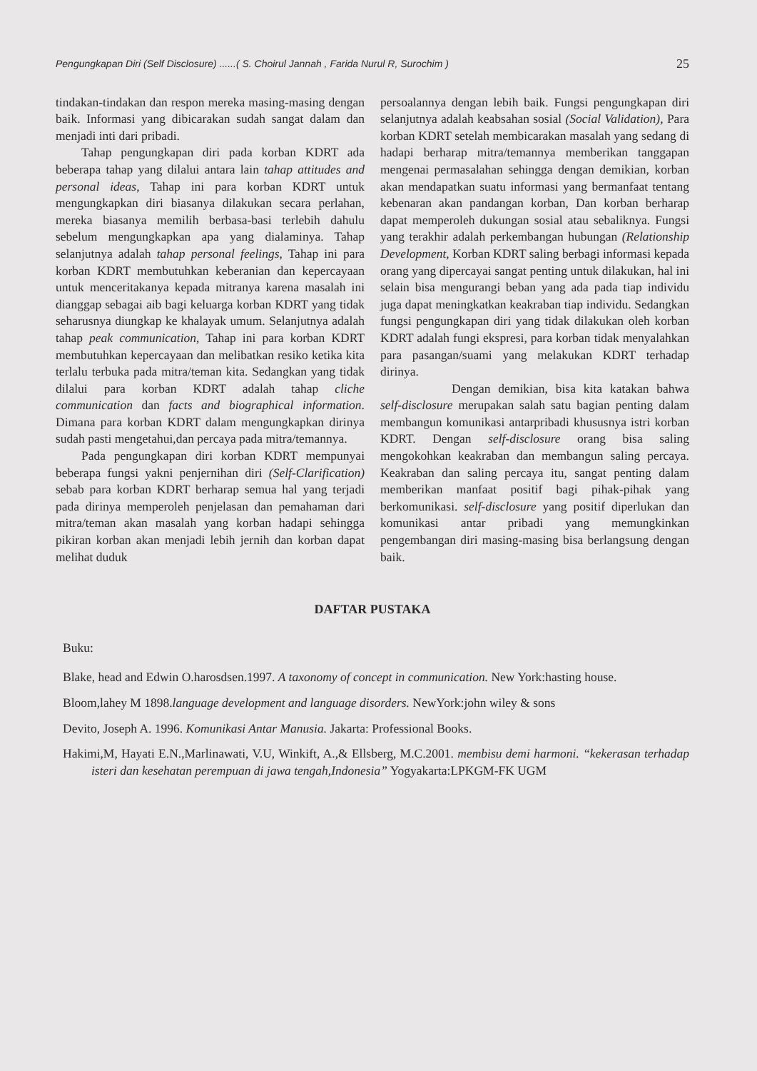Pengungkapan Diri (Self Disclosure) ......( S. Choirul Jannah , Farida Nurul R, Surochim ) 25
tindakan-tindakan dan respon mereka masing-masing dengan baik. Informasi yang dibicarakan sudah sangat dalam dan menjadi inti dari pribadi.
Tahap pengungkapan diri pada korban KDRT ada beberapa tahap yang dilalui antara lain tahap attitudes and personal ideas, Tahap ini para korban KDRT untuk mengungkapkan diri biasanya dilakukan secara perlahan, mereka biasanya memilih berbasa-basi terlebih dahulu sebelum mengungkapkan apa yang dialaminya. Tahap selanjutnya adalah tahap personal feelings, Tahap ini para korban KDRT membutuhkan keberanian dan kepercayaan untuk menceritakanya kepada mitranya karena masalah ini dianggap sebagai aib bagi keluarga korban KDRT yang tidak seharusnya diungkap ke khalayak umum. Selanjutnya adalah tahap peak communication, Tahap ini para korban KDRT membutuhkan kepercayaan dan melibatkan resiko ketika kita terlalu terbuka pada mitra/teman kita. Sedangkan yang tidak dilalui para korban KDRT adalah tahap cliche communication dan facts and biographical information. Dimana para korban KDRT dalam mengungkapkan dirinya sudah pasti mengetahui,dan percaya pada mitra/temannya.
Pada pengungkapan diri korban KDRT mempunyai beberapa fungsi yakni penjernihan diri (Self-Clarification) sebab para korban KDRT berharap semua hal yang terjadi pada dirinya memperoleh penjelasan dan pemahaman dari mitra/teman akan masalah yang korban hadapi sehingga pikiran korban akan menjadi lebih jernih dan korban dapat melihat duduk
persoalannya dengan lebih baik. Fungsi pengungkapan diri selanjutnya adalah keabsahan sosial (Social Validation), Para korban KDRT setelah membicarakan masalah yang sedang di hadapi berharap mitra/temannya memberikan tanggapan mengenai permasalahan sehingga dengan demikian, korban akan mendapatkan suatu informasi yang bermanfaat tentang kebenaran akan pandangan korban, Dan korban berharap dapat memperoleh dukungan sosial atau sebaliknya. Fungsi yang terakhir adalah perkembangan hubungan (Relationship Development, Korban KDRT saling berbagi informasi kepada orang yang dipercayai sangat penting untuk dilakukan, hal ini selain bisa mengurangi beban yang ada pada tiap individu juga dapat meningkatkan keakraban tiap individu. Sedangkan fungsi pengungkapan diri yang tidak dilakukan oleh korban KDRT adalah fungi ekspresi, para korban tidak menyalahkan para pasangan/suami yang melakukan KDRT terhadap dirinya.
Dengan demikian, bisa kita katakan bahwa self-disclosure merupakan salah satu bagian penting dalam membangun komunikasi antarpribadi khususnya istri korban KDRT. Dengan self-disclosure orang bisa saling mengokohkan keakraban dan membangun saling percaya. Keakraban dan saling percaya itu, sangat penting dalam memberikan manfaat positif bagi pihak-pihak yang berkomunikasi. self-disclosure yang positif diperlukan dan komunikasi antar pribadi yang memungkinkan pengembangan diri masing-masing bisa berlangsung dengan baik.
DAFTAR PUSTAKA
Buku:
Blake, head and Edwin O.harosdsen.1997. A taxonomy of concept in communication. New York:hasting house.
Bloom,lahey M 1898.language development and language disorders. NewYork:john wiley & sons
Devito, Joseph A. 1996. Komunikasi Antar Manusia. Jakarta: Professional Books.
Hakimi,M, Hayati E.N.,Marlinawati, V.U, Winkift, A.,& Ellsberg, M.C.2001. membisu demi harmoni. “kekerasan terhadap isteri dan kesehatan perempuan di jawa tengah,Indonesia” Yogyakarta:LPKGM-FK UGM